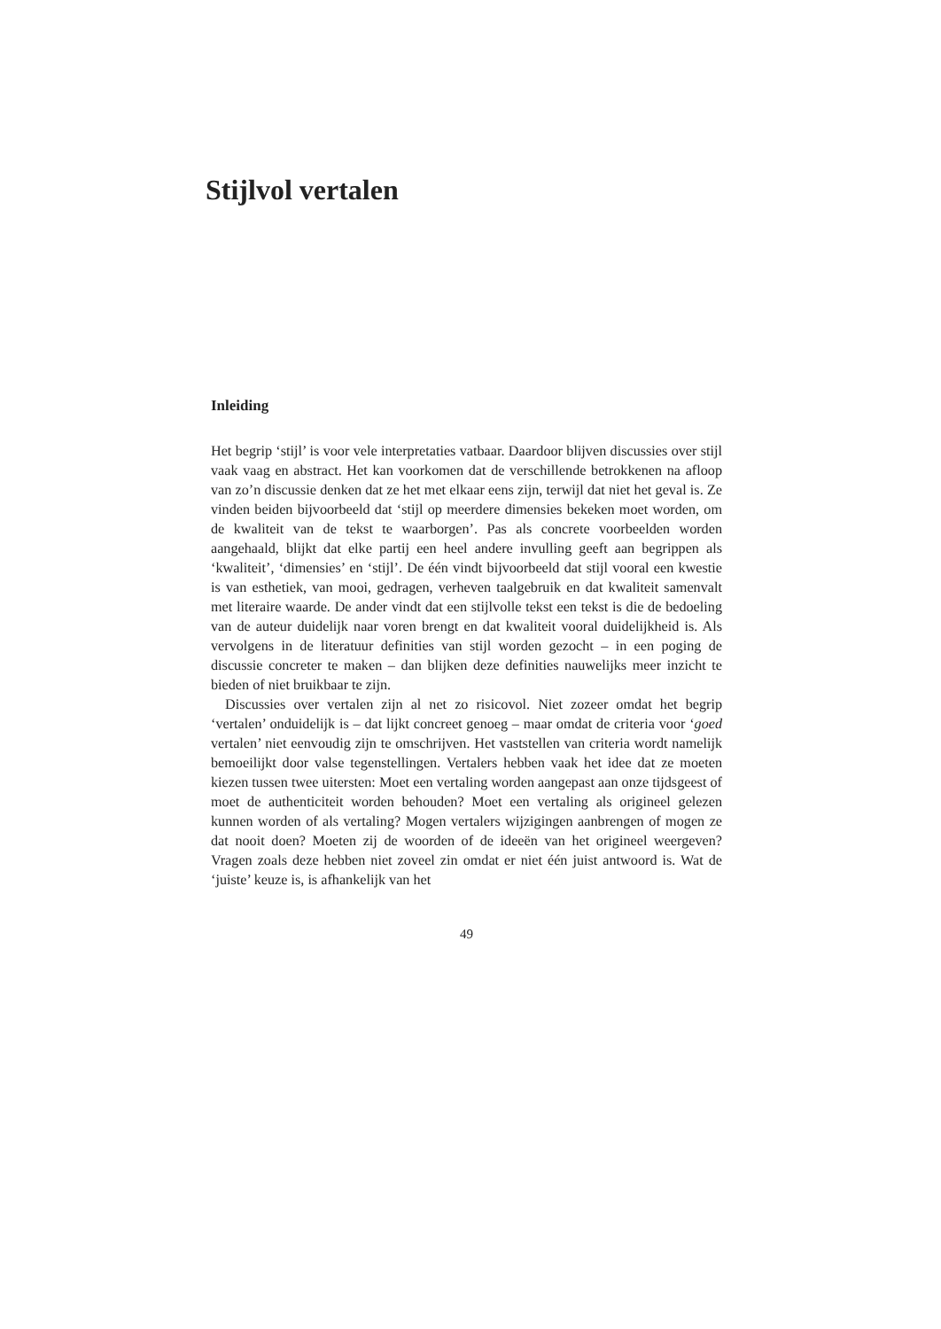Stijlvol vertalen
Inleiding
Het begrip ‘stijl’ is voor vele interpretaties vatbaar. Daardoor blijven discussies over stijl vaak vaag en abstract. Het kan voorkomen dat de verschillende betrokkenen na afloop van zo’n discussie denken dat ze het met elkaar eens zijn, terwijl dat niet het geval is. Ze vinden beiden bijvoorbeeld dat ‘stijl op meerdere dimensies bekeken moet worden, om de kwaliteit van de tekst te waarborgen’. Pas als concrete voorbeelden worden aangehaald, blijkt dat elke partij een heel andere invulling geeft aan begrippen als ‘kwaliteit’, ‘dimensies’ en ‘stijl’. De één vindt bijvoorbeeld dat stijl vooral een kwestie is van esthetiek, van mooi, gedragen, verheven taalgebruik en dat kwaliteit samenvalt met literaire waarde. De ander vindt dat een stijlvolle tekst een tekst is die de bedoeling van de auteur duidelijk naar voren brengt en dat kwaliteit vooral duidelijkheid is. Als vervolgens in de literatuur definities van stijl worden gezocht – in een poging de discussie concreter te maken – dan blijken deze definities nauwelijks meer inzicht te bieden of niet bruikbaar te zijn.
Discussies over vertalen zijn al net zo risicovol. Niet zozeer omdat het begrip ‘vertalen’ onduidelijk is – dat lijkt concreet genoeg – maar omdat de criteria voor ‘goed vertalen’ niet eenvoudig zijn te omschrijven. Het vaststellen van criteria wordt namelijk bemoeilijkt door valse tegenstellingen. Vertalers hebben vaak het idee dat ze moeten kiezen tussen twee uitersten: Moet een vertaling worden aangepast aan onze tijdsgeest of moet de authenticiteit worden behouden? Moet een vertaling als origineel gelezen kunnen worden of als vertaling? Mogen vertalers wijzigingen aanbrengen of mogen ze dat nooit doen? Moeten zij de woorden of de ideeën van het origineel weergeven? Vragen zoals deze hebben niet zoveel zin omdat er niet één juist antwoord is. Wat de ‘juiste’ keuze is, is afhankelijk van het
49